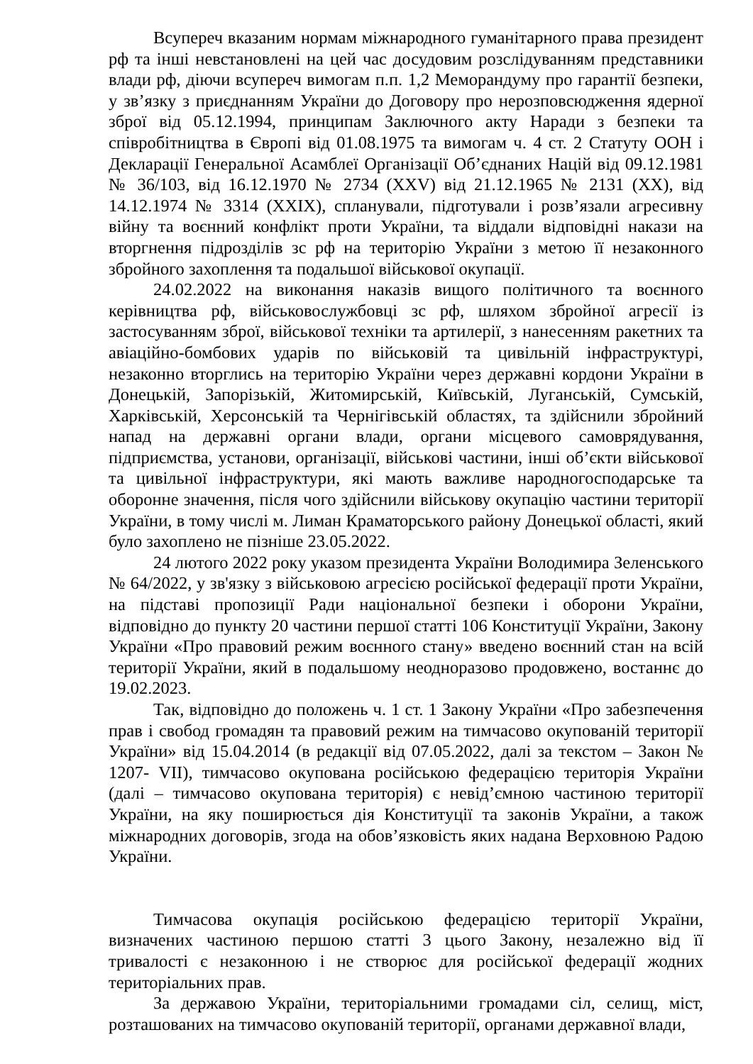Всупереч вказаним нормам міжнародного гуманітарного права президент рф та інші невстановлені на цей час досудовим розслідуванням представники влади рф, діючи всупереч вимогам п.п. 1,2 Меморандуму про гарантії безпеки, у зв’язку з приєднанням України до Договору про нерозповсюдження ядерної зброї від 05.12.1994, принципам Заключного акту Наради з безпеки та співробітництва в Європі від 01.08.1975 та вимогам ч. 4 ст. 2 Статуту ООН і Декларації Генеральної Асамблеї Організації Об’єднаних Націй від 09.12.1981 № 36/103, від 16.12.1970 № 2734 (XXV) від 21.12.1965 № 2131 (XX), від 14.12.1974 № 3314 (XXIX), спланували, підготували і розв’язали агресивну війну та воєнний конфлікт проти України, та віддали відповідні накази на вторгнення підрозділів зс рф на територію України з метою її незаконного збройного захоплення та подальшої військової окупації.
24.02.2022 на виконання наказів вищого політичного та воєнного керівництва рф, військовослужбовці зс рф, шляхом збройної агресії із застосуванням зброї, військової техніки та артилерії, з нанесенням ракетних та авіаційно-бомбових ударів по військовій та цивільній інфраструктурі, незаконно вторглись на територію України через державні кордони України в Донецькій, Запорізькій, Житомирській, Київській, Луганській, Сумській, Харківській, Херсонській та Чернігівській областях, та здійснили збройний напад на державні органи влади, органи місцевого самоврядування, підприємства, установи, організації, військові частини, інші об’єкти військової та цивільної інфраструктури, які мають важливе народногосподарське та оборонне значення, після чого здійснили військову окупацію частини території України, в тому числі м. Лиман Краматорського району Донецької області, який було захоплено не пізніше 23.05.2022.
24 лютого 2022 року указом президента України Володимира Зеленського № 64/2022, у зв'язку з військовою агресією російської федерації проти України, на підставі пропозиції Ради національної безпеки і оборони України, відповідно до пункту 20 частини першої статті 106 Конституції України, Закону України «Про правовий режим воєнного стану» введено воєнний стан на всій території України, який в подальшому неодноразово продовжено, востаннє до 19.02.2023.
Так, відповідно до положень ч. 1 ст. 1 Закону України «Про забезпечення прав і свобод громадян та правовий режим на тимчасово окупованій території України» від 15.04.2014 (в редакції від 07.05.2022, далі за текстом – Закон № 1207- VII), тимчасово окупована російською федерацією територія України (далі – тимчасово окупована територія) є невід’ємною частиною території України, на яку поширюється дія Конституції та законів України, а також міжнародних договорів, згода на обов’язковість яких надана Верховною Радою України.
Тимчасова окупація російською федерацією території України, визначених частиною першою статті 3 цього Закону, незалежно від її тривалості є незаконною і не створює для російської федерації жодних територіальних прав.
За державою України, територіальними громадами сіл, селищ, міст, розташованих на тимчасово окупованій території, органами державної влади,